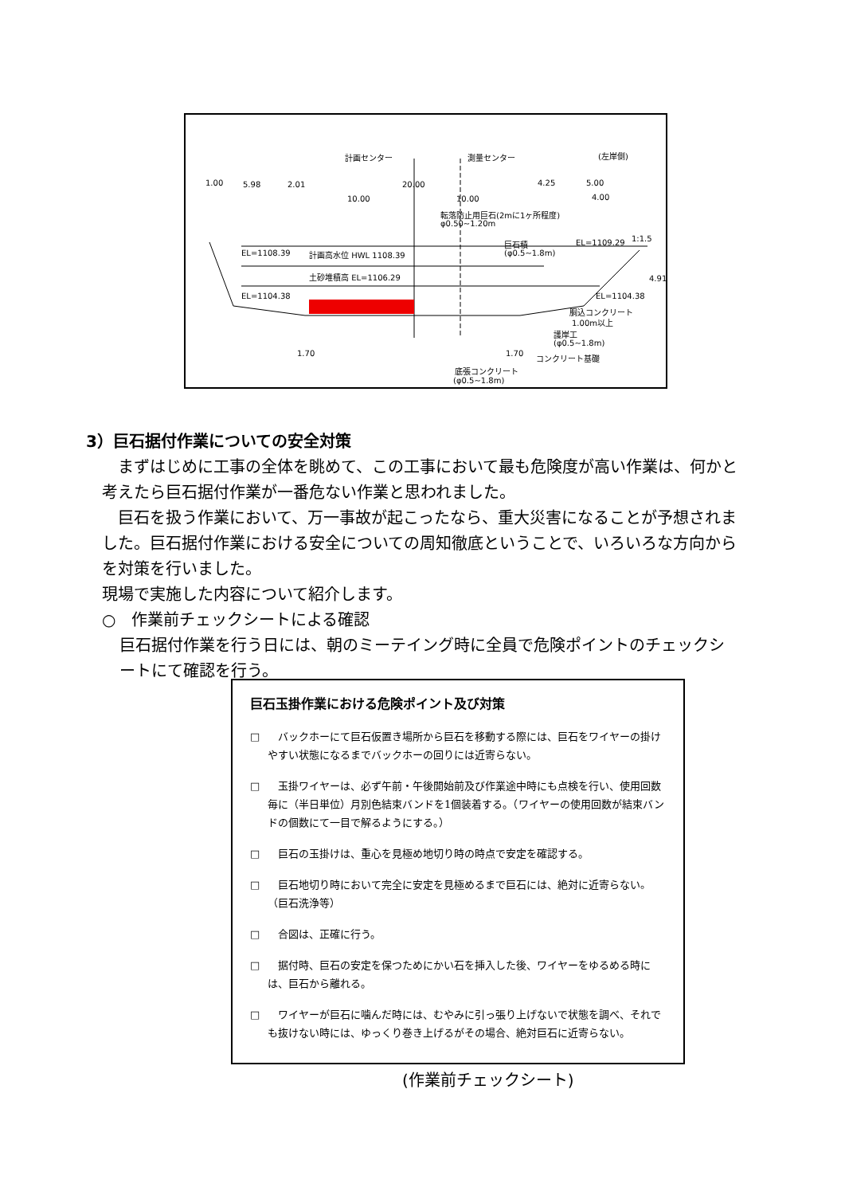計画センター 測量センター (左岸側)
1.00 5.98 2.01 20.00 4.25 5.00
10.00 10.00 4.00
転落防止用巨石(2mに1ヶ所程度)
φ0.50~1.20m
巨石積
(φ0.5~1.8m)
EL=1109.29 1:1.5
EL=1108.39 計画高水位 HWL 1108.39
土砂堆積高 EL=1106.29
EL=1104.38 EL=1104.38
4.91
胴込コンクリート
1.00m以上
護岸工
(φ0.5~1.8m)
1.70 1.70 コンクリート基礎
底張コンクリート
(φ0.5~1.8m)
3）巨石据付作業についての安全対策
まずはじめに工事の全体を眺めて、この工事において最も危険度が高い作業は、何かと考えたら巨石据付作業が一番危ない作業と思われました。
巨石を扱う作業において、万一事故が起こったなら、重大災害になることが予想されました。巨石据付作業における安全についての周知徹底ということで、いろいろな方向からを対策を行いました。
現場で実施した内容について紹介します。
○　作業前チェックシートによる確認
巨石据付作業を行う日には、朝のミーテイング時に全員で危険ポイントのチェックシートにて確認を行う。
巨石玉掛作業における危険ポイント及び対策
□　バックホーにて巨石仮置き場所から巨石を移動する際には、巨石をワイヤーの掛けやすい状態になるまでバックホーの回りには近寄らない。
□　玉掛ワイヤーは、必ず午前・午後開始前及び作業途中時にも点検を行い、使用回数毎に（半日単位）月別色結束バンドを1個装着する。（ワイヤーの使用回数が結束バンドの個数にて一目で解るようにする。）
□　巨石の玉掛けは、重心を見極め地切り時の時点で安定を確認する。
□　巨石地切り時において完全に安定を見極めるまで巨石には、絶対に近寄らない。（巨石洗浄等）
□　合図は、正確に行う。
□　据付時、巨石の安定を保つためにかい石を挿入した後、ワイヤーをゆるめる時には、巨石から離れる。
□　ワイヤーが巨石に噛んだ時には、むやみに引っ張り上げないで状態を調べ、それでも抜けない時には、ゆっくり巻き上げるがその場合、絶対巨石に近寄らない。
(作業前チェックシート)